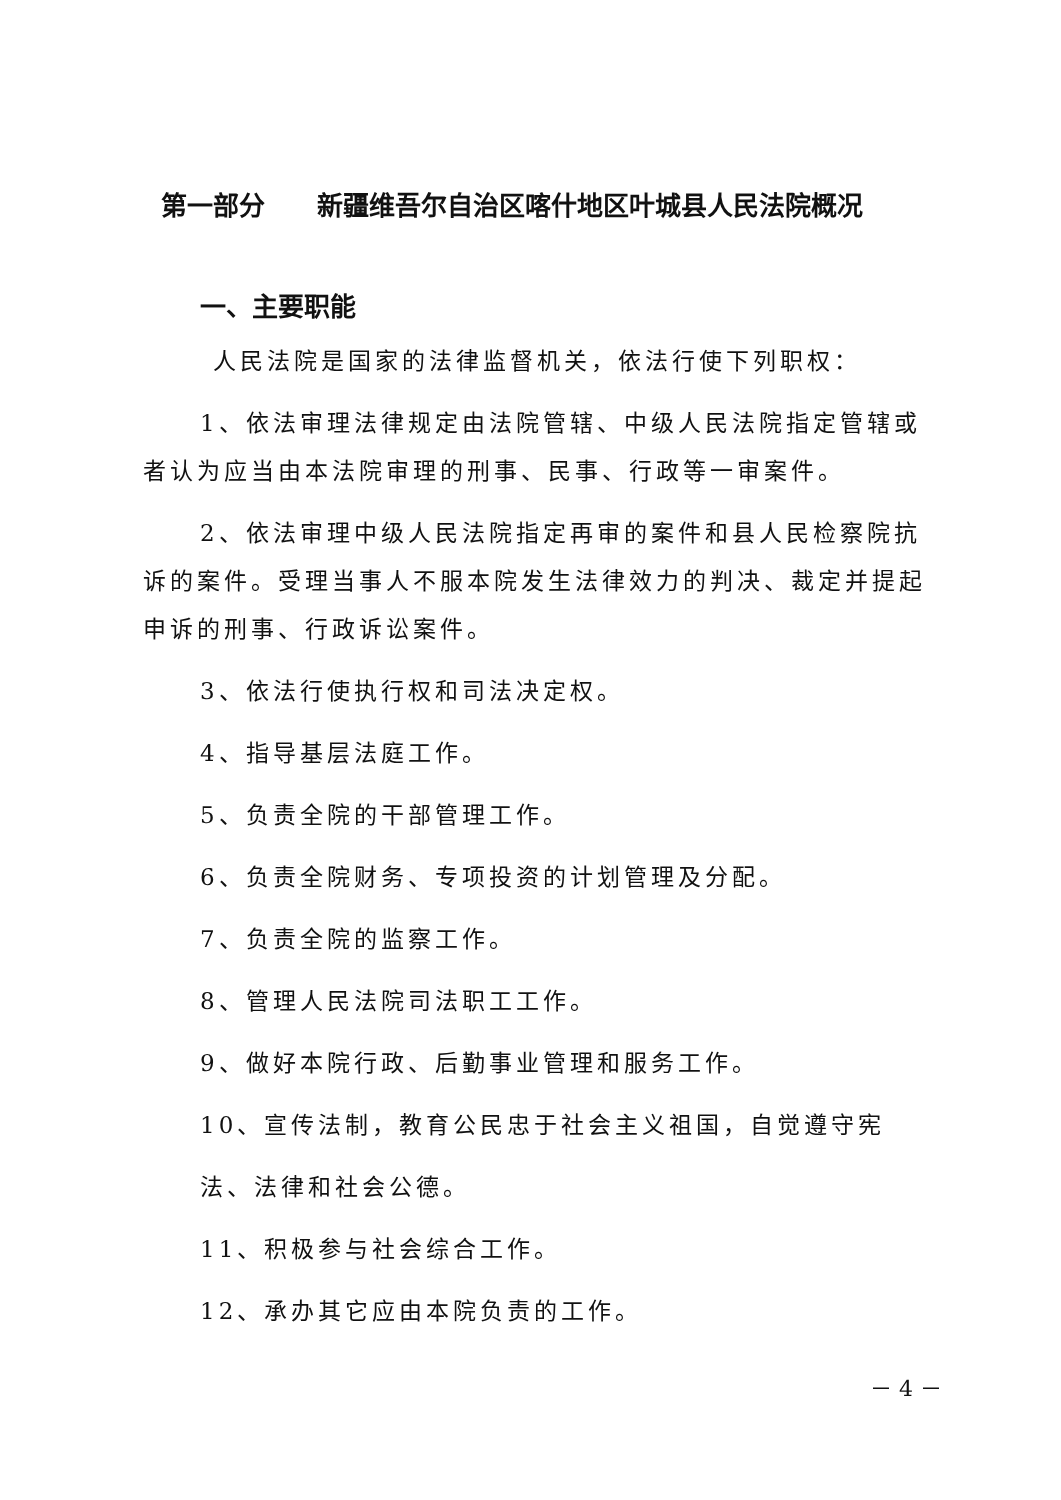第一部分　　新疆维吾尔自治区喀什地区叶城县人民法院概况
一、主要职能
人民法院是国家的法律监督机关，依法行使下列职权：
1、依法审理法律规定由法院管辖、中级人民法院指定管辖或者认为应当由本法院审理的刑事、民事、行政等一审案件。
2、依法审理中级人民法院指定再审的案件和县人民检察院抗诉的案件。受理当事人不服本院发生法律效力的判决、裁定并提起申诉的刑事、行政诉讼案件。
3、依法行使执行权和司法决定权。
4、指导基层法庭工作。
5、负责全院的干部管理工作。
6、负责全院财务、专项投资的计划管理及分配。
7、负责全院的监察工作。
8、管理人民法院司法职工工作。
9、做好本院行政、后勤事业管理和服务工作。
10、宣传法制，教育公民忠于社会主义祖国，自觉遵守宪
法、法律和社会公德。
11、积极参与社会综合工作。
12、承办其它应由本院负责的工作。
－ 4 －